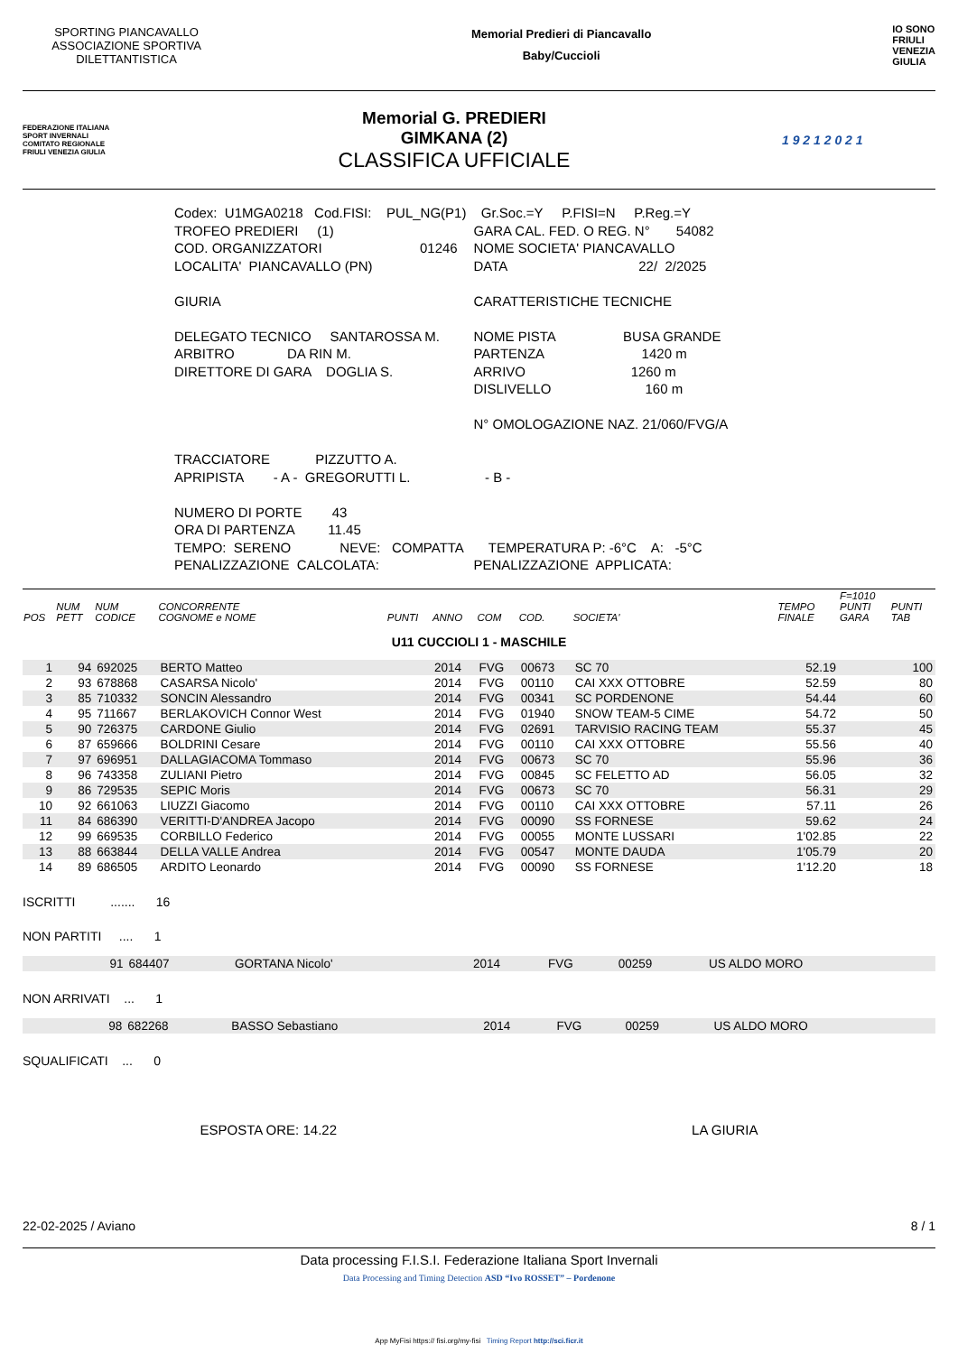SPORTING PIANCAVALLO ASSOCIAZIONE SPORTIVA DILETTANTISTICA
Memorial Predieri di Piancavallo
Baby/Cuccioli
IO SONO
FRIULI
VENEZIA
GIULIA
FEDERAZIONE ITALIANA SPORT INVERNALI
COMITATO REGIONALE FRIULI VENEZIA GIULIA
Memorial G. PREDIERI
GIMKANA (2)
CLASSIFICA UFFICIALE
1 9 2 1 2 0 2 1
| Codex: U1MGA0218 Cod.FISI: PUL_NG(P1) | Gr.Soc.=Y P.FISI=N P.Reg.=Y |
| TROFEO PREDIERI (1) | GARA CAL. FED. O REG. N° 54082 |
| COD. ORGANIZZATORI 01246 | NOME SOCIETA' PIANCAVALLO |
| LOCALITA' PIANCAVALLO (PN) | DATA 22/ 2/2025 |
| GIURIA | CARATTERISTICHE TECNICHE |
| DELEGATO TECNICO SANTAROSSA M. | NOME PISTA BUSA GRANDE |
| ARBITRO DA RIN M. | PARTENZA 1420 m |
| DIRETTORE DI GARA DOGLIA S. | ARRIVO 1260 m |
| | DISLIVELLO 160 m |
| | N° OMOLOGAZIONE NAZ. 21/060/FVG/A |
| TRACCIATORE PIZZUTTO A. | |
| APRIPISTA - A - GREGORUTTI L. | - B - |
| NUMERO DI PORTE 43 | |
| ORA DI PARTENZA 11.45 | |
| TEMPO: SERENO NEVE: COMPATTA | TEMPERATURA P: -6°C A: -5°C |
| PENALIZZAZIONE CALCOLATA: | PENALIZZAZIONE APPLICATA: |
| POS | NUM PETT | NUM CODICE | CONCORRENTE COGNOME e NOME | PUNTI | ANNO | COM | COD. | SOCIETA' | TEMPO FINALE | F=1010 PUNTI GARA | PUNTI TAB |
| --- | --- | --- | --- | --- | --- | --- | --- | --- | --- | --- | --- |
| U11 CUCCIOLI 1 - MASCHILE | | | | | | | | | | | |
| 1 | 94 | 692025 | BERTO Matteo | | 2014 | FVG | 00673 | SC 70 | 52.19 | | 100 |
| 2 | 93 | 678868 | CASARSA Nicolo' | | 2014 | FVG | 00110 | CAI XXX OTTOBRE | 52.59 | | 80 |
| 3 | 85 | 710332 | SONCIN Alessandro | | 2014 | FVG | 00341 | SC PORDENONE | 54.44 | | 60 |
| 4 | 95 | 711667 | BERLAKOVICH Connor West | | 2014 | FVG | 01940 | SNOW TEAM-5 CIME | 54.72 | | 50 |
| 5 | 90 | 726375 | CARDONE Giulio | | 2014 | FVG | 02691 | TARVISIO RACING TEAM | 55.37 | | 45 |
| 6 | 87 | 659666 | BOLDRINI Cesare | | 2014 | FVG | 00110 | CAI XXX OTTOBRE | 55.56 | | 40 |
| 7 | 97 | 696951 | DALLAGIACOMA Tommaso | | 2014 | FVG | 00673 | SC 70 | 55.96 | | 36 |
| 8 | 96 | 743358 | ZULIANI Pietro | | 2014 | FVG | 00845 | SC FELETTO AD | 56.05 | | 32 |
| 9 | 86 | 729535 | SEPIC Moris | | 2014 | FVG | 00673 | SC 70 | 56.31 | | 29 |
| 10 | 92 | 661063 | LIUZZI Giacomo | | 2014 | FVG | 00110 | CAI XXX OTTOBRE | 57.11 | | 26 |
| 11 | 84 | 686390 | VERITTI-D'ANDREA Jacopo | | 2014 | FVG | 00090 | SS FORNESE | 59.62 | | 24 |
| 12 | 99 | 669535 | CORBILLO Federico | | 2014 | FVG | 00055 | MONTE LUSSARI | 1'02.85 | | 22 |
| 13 | 88 | 663844 | DELLA VALLE Andrea | | 2014 | FVG | 00547 | MONTE DAUDA | 1'05.79 | | 20 |
| 14 | 89 | 686505 | ARDITO Leonardo | | 2014 | FVG | 00090 | SS FORNESE | 1'12.20 | | 18 |
ISCRITTI ....... 16
NON PARTITI .... 1
| | 91 | 684407 | GORTANA Nicolo' | 2014 | FVG | 00259 | US ALDO MORO |
NON ARRIVATI ... 1
| | 98 | 682268 | BASSO Sebastiano | 2014 | FVG | 00259 | US ALDO MORO |
SQUALIFICATI ... 0
ESPOSTA ORE: 14.22 LA GIURIA
22-02-2025 / Aviano 8 / 1
Data processing F.I.S.I. Federazione Italiana Sport Invernali
Data Processing and Timing Detection ASD “Ivo ROSSET” – Pordenone
App MyFisi https:// fisi.org/my-fisi Timing Report http://sci.ficr.it